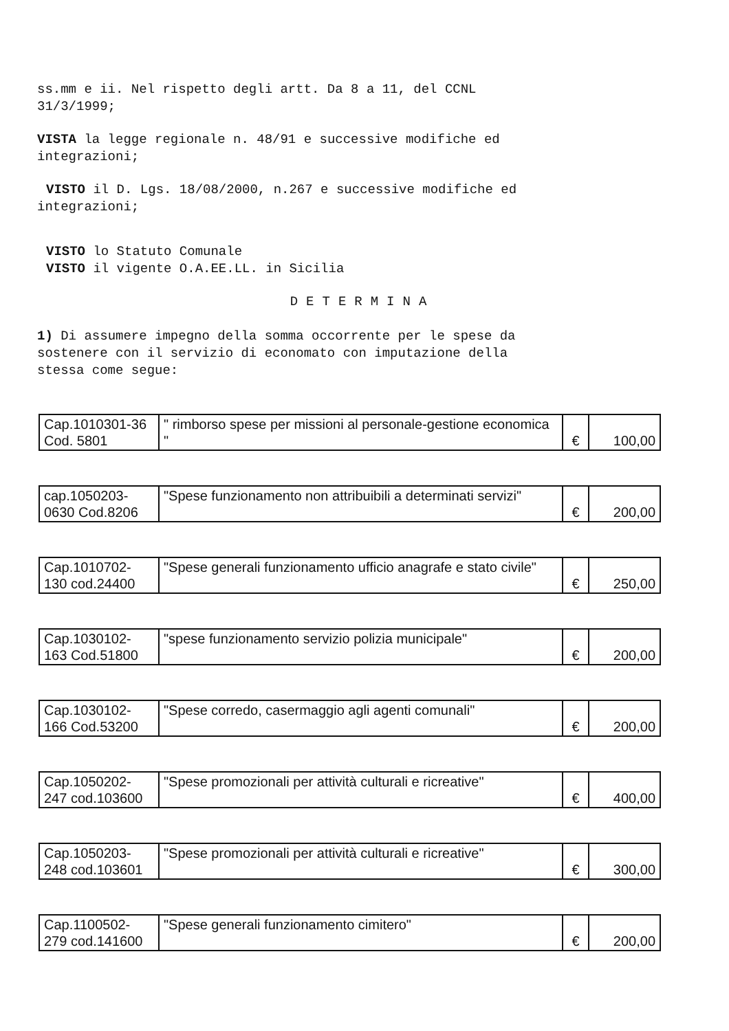ss.mm e ii. Nel rispetto degli artt. Da 8 a 11, del CCNL
31/3/1999;
VISTA la legge regionale n. 48/91 e successive modifiche ed
integrazioni;
VISTO il D. Lgs. 18/08/2000, n.267 e successive modifiche ed
integrazioni;
VISTO lo Statuto Comunale
VISTO il vigente O.A.EE.LL. in Sicilia
DETERMINA
1) Di assumere impegno della somma occorrente per le spese da
sostenere con il servizio di economato con imputazione della
stessa come segue:
| Cap.1010301-36 Cod. 5801 | " rimborso spese per missioni al personale-gestione economica " | € | 100,00 |
| cap.1050203- 0630 Cod.8206 | "Spese funzionamento non attribuibili a determinati servizi" | € | 200,00 |
| Cap.1010702- 130 cod.24400 | "Spese generali funzionamento ufficio anagrafe e stato civile" | € | 250,00 |
| Cap.1030102- 163 Cod.51800 | "spese funzionamento servizio polizia municipale" | € | 200,00 |
| Cap.1030102- 166 Cod.53200 | "Spese corredo, casermaggio agli agenti comunali" | € | 200,00 |
| Cap.1050202- 247 cod.103600 | "Spese promozionali per attività culturali e ricreative" | € | 400,00 |
| Cap.1050203- 248 cod.103601 | "Spese promozionali per attività culturali e ricreative" | € | 300,00 |
| Cap.1100502- 279 cod.141600 | "Spese generali funzionamento cimitero" | € | 200,00 |